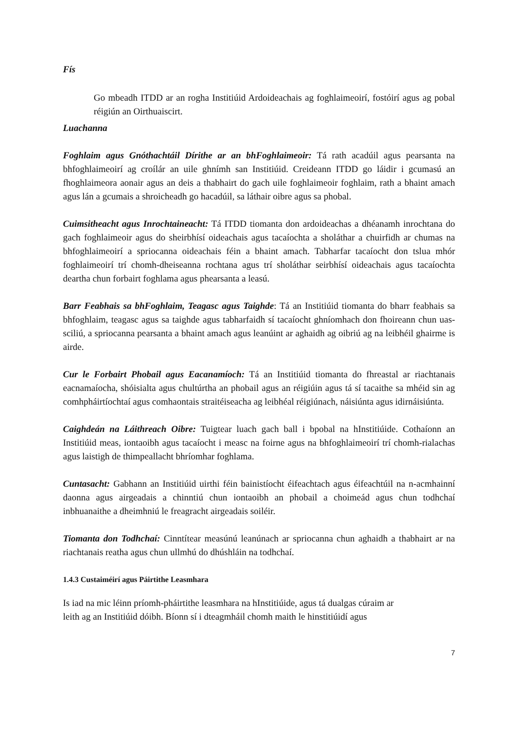Fís
Go mbeadh ITDD ar an rogha Institiúid Ardoideachais ag foghlaimeoirí, fostóirí agus ag pobal réigiún an Oirthuaiscirt.
Luachanna
Foghlaim agus Gnóthachtáil Dírithe ar an bhFoghlaimeoir: Tá rath acadúil agus pearsanta na bhfoghlaimeoirí ag croílár an uile ghnímh san Institiúid. Creideann ITDD go láidir i gcumasú an fhoghlaimeora aonair agus an deis a thabhairt do gach uile foghlaimeoir foghlaim, rath a bhaint amach agus lán a gcumais a shroicheadh go hacadúil, sa láthair oibre agus sa phobal.
Cuimsitheacht agus Inrochtaineacht: Tá ITDD tiomanta don ardoideachas a dhéanamh inrochtana do gach foghlaimeoir agus do sheirbhísí oideachais agus tacaíochta a sholáthar a chuirfidh ar chumas na bhfoghlaimeoirí a spriocanna oideachais féin a bhaint amach. Tabharfar tacaíocht don tslua mhór foghlaimeoirí trí chomh-dheiseanna rochtana agus trí sholáthar seirbhísí oideachais agus tacaíochta deartha chun forbairt foghlama agus phearsanta a leasú.
Barr Feabhais sa bhFoghlaim, Teagasc agus Taighde: Tá an Institiúid tiomanta do bharr feabhais sa bhfoghlaim, teagasc agus sa taighde agus tabharfaidh sí tacaíocht ghníomhach don fhoireann chun uas-sciliú, a spriocanna pearsanta a bhaint amach agus leanúint ar aghaidh ag oibriú ag na leibhéil ghairme is airde.
Cur le Forbairt Phobail agus Eacanamíoch: Tá an Institiúid tiomanta do fhreastal ar riachtanais eacnamaíocha, shóisialta agus chultúrtha an phobail agus an réigiúin agus tá sí tacaithe sa mhéid sin ag comhpháirtíochtaí agus comhaontais straitéiseacha ag leibhéal réigiúnach, náisiúnta agus idirnáisiúnta.
Caighdeán na Láithreach Oibre: Tuigtear luach gach ball i bpobal na hInstitiúide. Cothaíonn an Institiúid meas, iontaoibh agus tacaíocht i measc na foirne agus na bhfoghlaimeoirí trí chomh-rialachas agus laistigh de thimpeallacht bhríomhar foghlama.
Cuntasacht: Gabhann an Institiúid uirthi féin bainistíocht éifeachtach agus éifeachtúil na n-acmhainní daonna agus airgeadais a chinntiú chun iontaoibh an phobail a choimeád agus chun todhchaí inbhuanaithe a dheimhniú le freagracht airgeadais soiléir.
Tiomanta don Todhchaí: Cinntítear measúnú leanúnach ar spriocanna chun aghaidh a thabhairt ar na riachtanais reatha agus chun ullmhú do dhúshláin na todhchaí.
1.4.3 Custaiméirí agus Páirtithe Leasmhara
Is iad na mic léinn príomh-pháirtithe leasmhara na hInstitiúide, agus tá dualgas cúraim ar
leith ag an Institiúid dóibh. Bíonn sí i dteagmháil chomh maith le hinstitiúidí agus
7